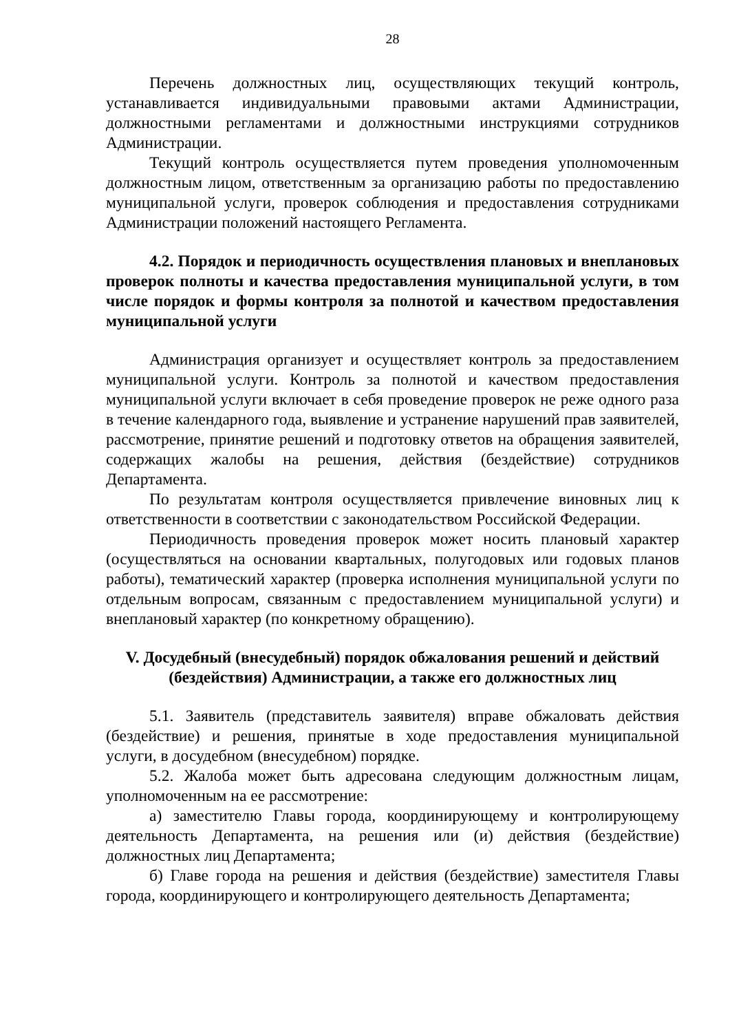28
Перечень должностных лиц, осуществляющих текущий контроль, устанавливается индивидуальными правовыми актами Администрации, должностными регламентами и должностными инструкциями сотрудников Администрации.
Текущий контроль осуществляется путем проведения уполномоченным должностным лицом, ответственным за организацию работы по предоставлению муниципальной услуги, проверок соблюдения и предоставления сотрудниками Администрации положений настоящего Регламента.
4.2. Порядок и периодичность осуществления плановых и внеплановых проверок полноты и качества предоставления муниципальной услуги, в том числе порядок и формы контроля за полнотой и качеством предоставления муниципальной услуги
Администрация организует и осуществляет контроль за предоставлением муниципальной услуги. Контроль за полнотой и качеством предоставления муниципальной услуги включает в себя проведение проверок не реже одного раза в течение календарного года, выявление и устранение нарушений прав заявителей, рассмотрение, принятие решений и подготовку ответов на обращения заявителей, содержащих жалобы на решения, действия (бездействие) сотрудников Департамента.
По результатам контроля осуществляется привлечение виновных лиц к ответственности в соответствии с законодательством Российской Федерации.
Периодичность проведения проверок может носить плановый характер (осуществляться на основании квартальных, полугодовых или годовых планов работы), тематический характер (проверка исполнения муниципальной услуги по отдельным вопросам, связанным с предоставлением муниципальной услуги) и внеплановый характер (по конкретному обращению).
V. Досудебный (внесудебный) порядок обжалования решений и действий (бездействия) Администрации, а также его должностных лиц
5.1. Заявитель (представитель заявителя) вправе обжаловать действия (бездействие) и решения, принятые в ходе предоставления муниципальной услуги, в досудебном (внесудебном) порядке.
5.2. Жалоба может быть адресована следующим должностным лицам, уполномоченным на ее рассмотрение:
а) заместителю Главы города, координирующему и контролирующему деятельность Департамента, на решения или (и) действия (бездействие) должностных лиц Департамента;
б) Главе города на решения и действия (бездействие) заместителя Главы города, координирующего и контролирующего деятельность Департамента;